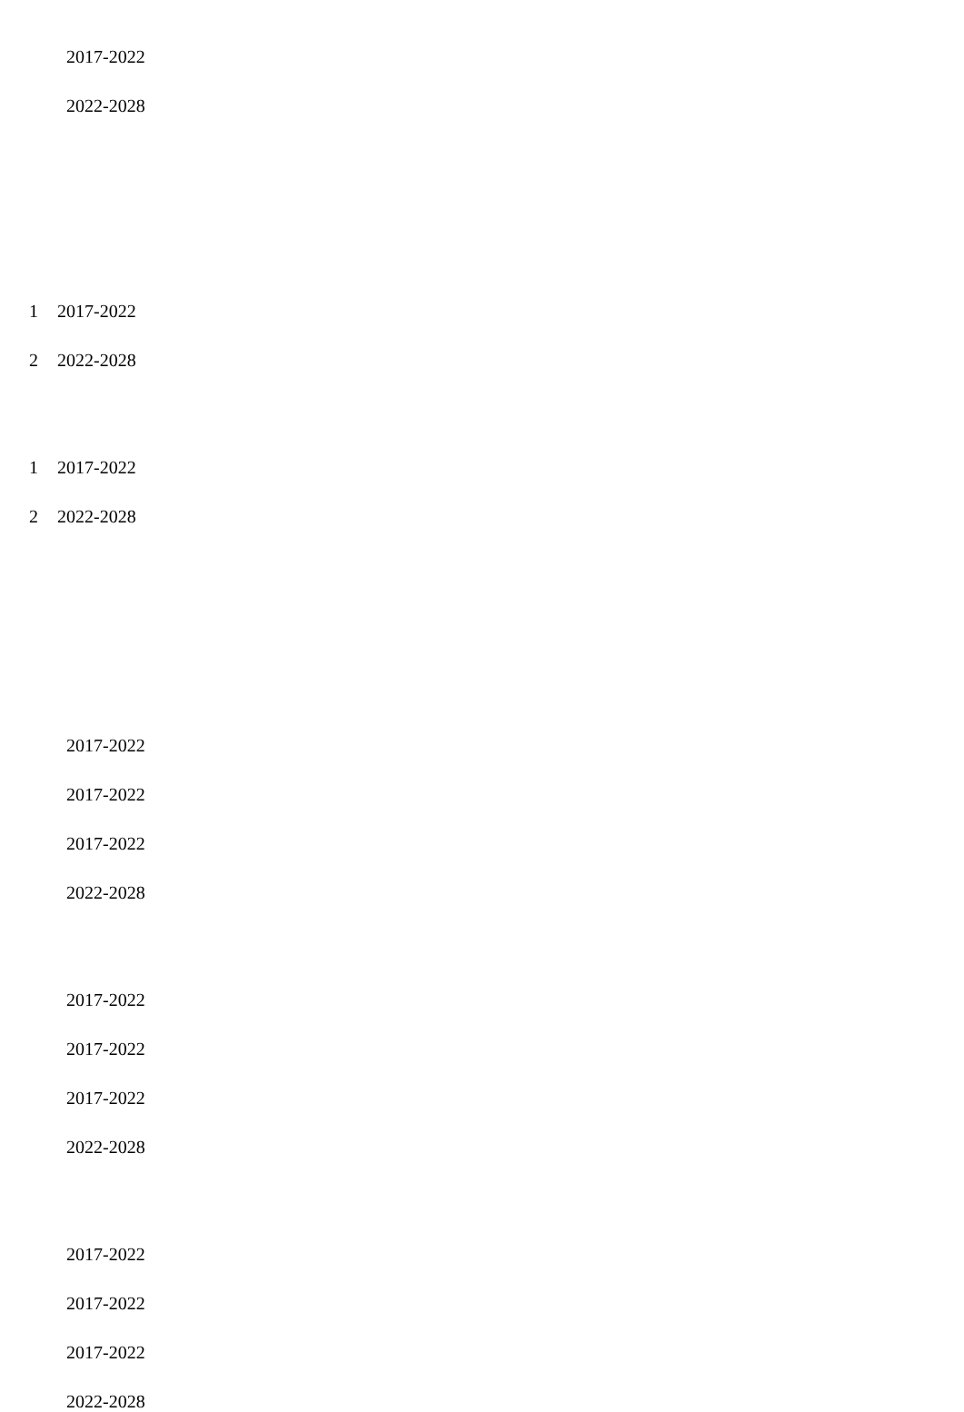2017-2022
2022-2028
1 2017-2022
2 2022-2028
1 2017-2022
2 2022-2028
2017-2022
2017-2022
2017-2022
2022-2028
2017-2022
2017-2022
2017-2022
2022-2028
2017-2022
2017-2022
2017-2022
2022-2028